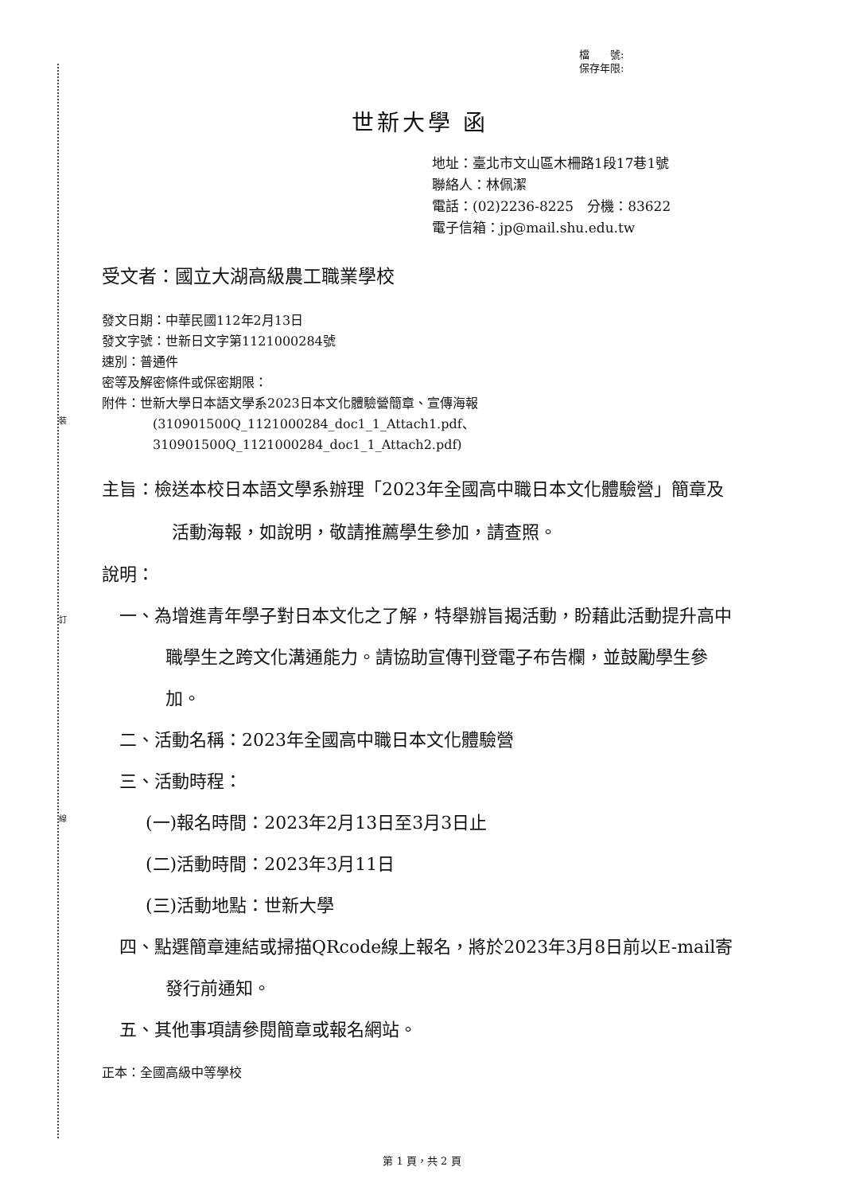裝
訂
線
檔　　號:
保存年限:
世新大學 函
地址：臺北市文山區木柵路1段17巷1號
聯絡人：林佩潔
電話：(02)2236-8225　分機：83622
電子信箱：jp@mail.shu.edu.tw
受文者：國立大湖高級農工職業學校
發文日期：中華民國112年2月13日
發文字號：世新日文字第1121000284號
速別：普通件
密等及解密條件或保密期限：
附件：世新大學日本語文學系2023日本文化體驗營簡章、宣傳海報
(310901500Q_1121000284_doc1_1_Attach1.pdf、
310901500Q_1121000284_doc1_1_Attach2.pdf)
主旨：檢送本校日本語文學系辦理「2023年全國高中職日本文化體驗營」簡章及活動海報，如說明，敬請推薦學生參加，請查照。
說明：
一、為增進青年學子對日本文化之了解，特舉辦旨揭活動，盼藉此活動提升高中職學生之跨文化溝通能力。請協助宣傳刊登電子布告欄，並鼓勵學生參加。
二、活動名稱：2023年全國高中職日本文化體驗營
三、活動時程：
(一)報名時間：2023年2月13日至3月3日止
(二)活動時間：2023年3月11日
(三)活動地點：世新大學
四、點選簡章連結或掃描QRcode線上報名，將於2023年3月8日前以E-mail寄發行前通知。
五、其他事項請參閱簡章或報名網站。
正本：全國高級中等學校
第 1 頁，共 2 頁